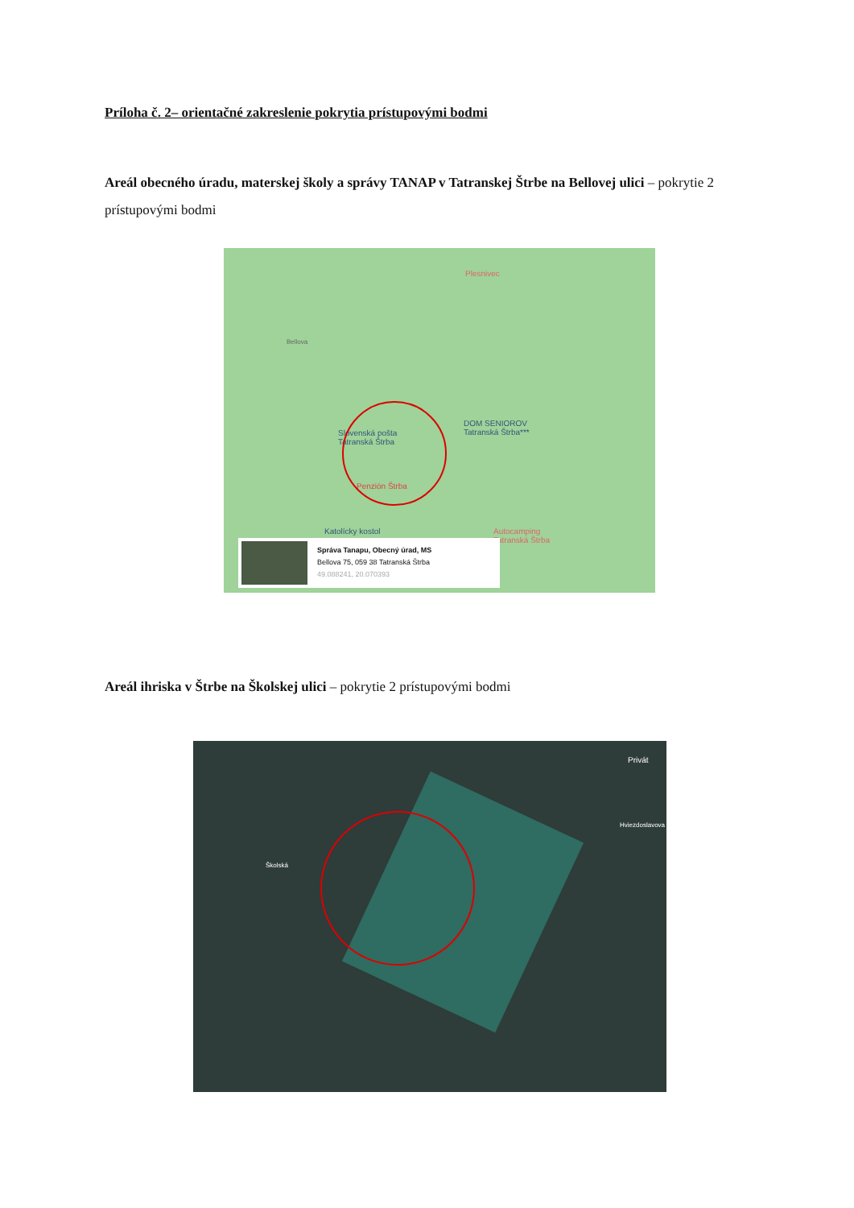Príloha č. 2– orientačné zakreslenie pokrytia prístupovými bodmi
Areál obecného úradu, materskej školy a správy TANAP v Tatranskej Štrbe na Bellovej ulici – pokrytie 2 prístupovými bodmi
Plesnivec
Bellova
DOM SENIOROV
Tatranská Štrba***
Slovenská pošta
Tatranská Štrba
Penzión Štrba
Katolícky kostol
Autocamping
Tatranská Štrba
Správa Tanapu, Obecný úrad, MS
Bellova 75, 059 38 Tatranská Štrba
49.088241, 20.070393
Areál ihriska v Štrbe na Školskej ulici – pokrytie 2 prístupovými bodmi
Privát
Hviezdoslavova
Školská